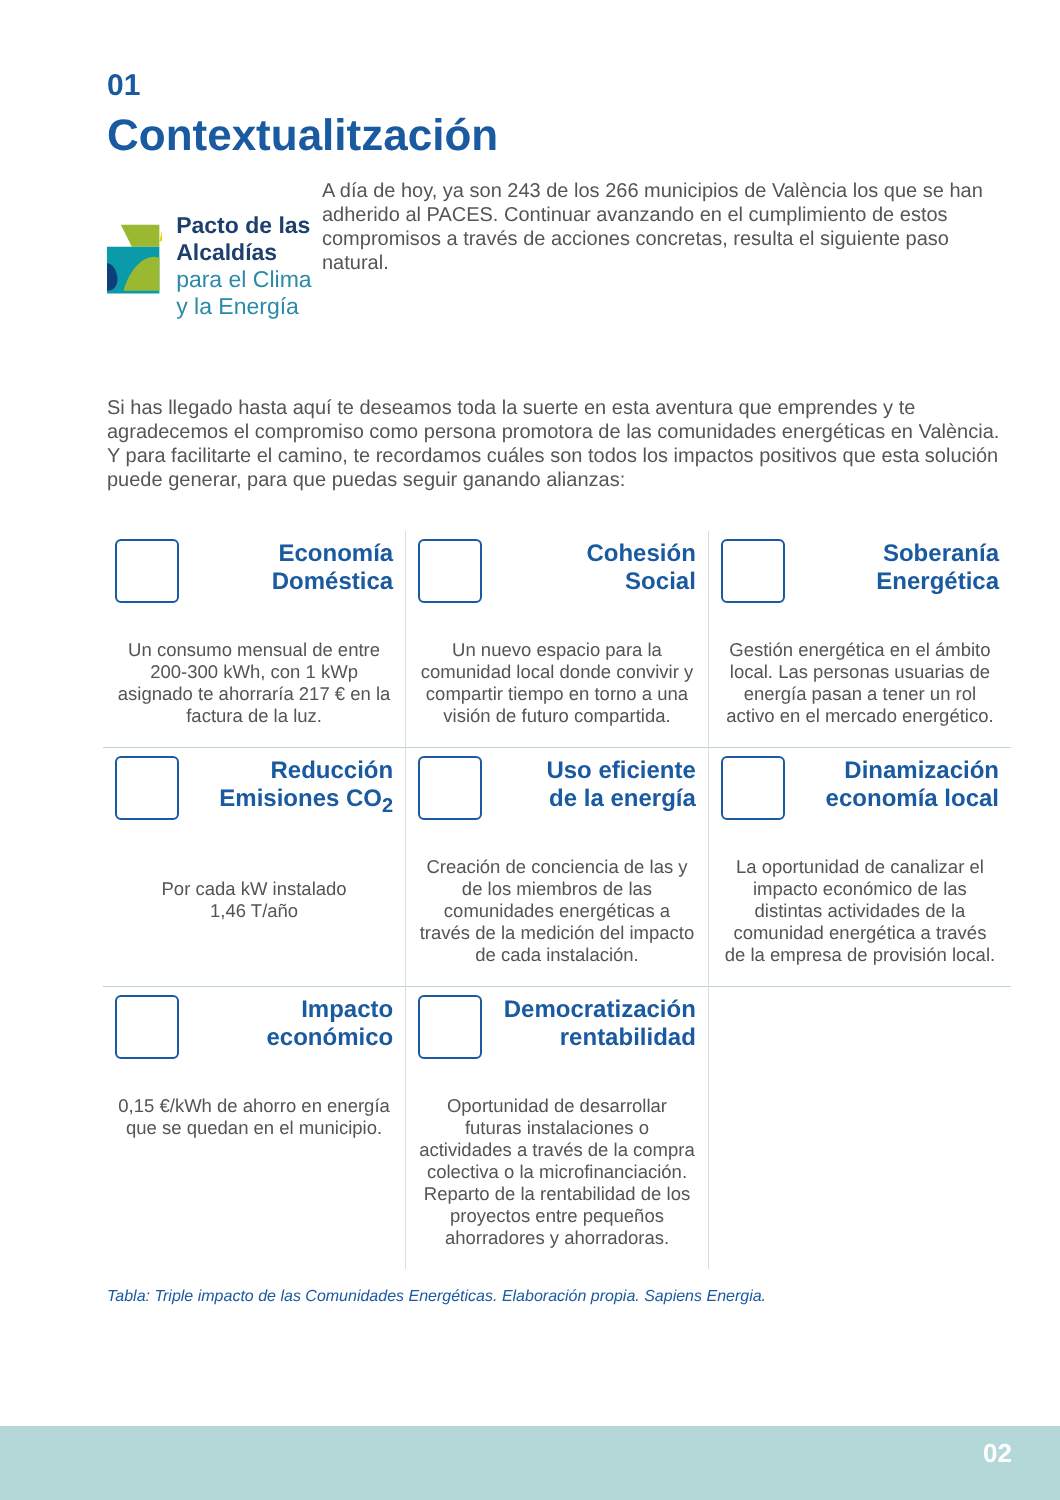01
Contextualitzación
Pacto de las Alcaldías
para el Clima y la Energía
A día de hoy, ya son 243 de los 266 municipios de València los que se han adherido al PACES. Continuar avanzando en el cumplimiento de estos compromisos a través de acciones concretas, resulta el siguiente paso natural.
Si has llegado hasta aquí te deseamos toda la suerte en esta aventura que emprendes y te agradecemos el compromiso como persona promotora de las comunidades energéticas en València. Y para facilitarte el camino, te recordamos cuáles son todos los impactos positivos que esta solución puede generar, para que puedas seguir ganando alianzas:
| Economía Doméstica Un consumo mensual de entre 200-300 kWh, con 1 kWp asignado te ahorraría 217 € en la factura de la luz. | Cohesión Social Un nuevo espacio para la comunidad local donde convivir y compartir tiempo en torno a una visión de futuro compartida. | Soberanía Energética Gestión energética en el ámbito local. Las personas usuarias de energía pasan a tener un rol activo en el mercado energético. |
| Reducción Emisiones CO<sub>2</sub> Por cada kW instalado 1,46 T/año | Uso eficiente de la energía Creación de conciencia de las y de los miembros de las comunidades energéticas a través de la medición del impacto de cada instalación. | Dinamización economía local La oportunidad de canalizar el impacto económico de las distintas actividades de la comunidad energética a través de la empresa de provisión local. |
| Impacto económico 0,15 €/kWh de ahorro en energía que se quedan en el municipio. | Democratización rentabilidad Oportunidad de desarrollar futuras instalaciones o actividades a través de la compra colectiva o la microfinanciación. Reparto de la rentabilidad de los proyectos entre pequeños ahorradores y ahorradoras. | |
Tabla: Triple impacto de las Comunidades Energéticas. Elaboración propia. Sapiens Energia.
02